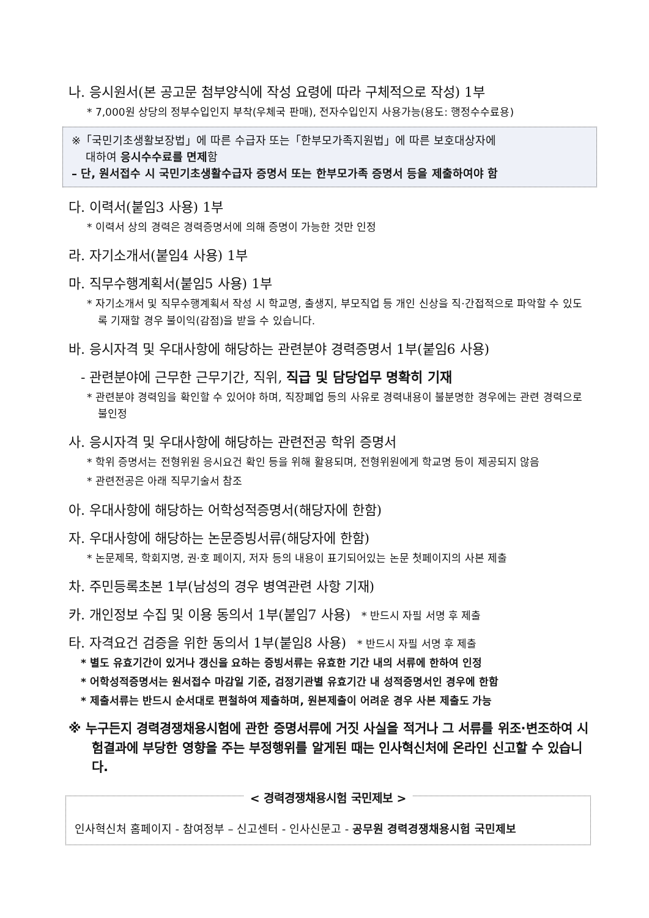나. 응시원서(본 공고문 첨부양식에 작성 요령에 따라 구체적으로 작성) 1부
* 7,000원 상당의 정부수입인지 부착(우체국 판매), 전자수입인지 사용가능(용도: 행정수수료용)
※「국민기초생활보장법」에 따른 수급자 또는「한부모가족지원법」에 따른 보호대상자에
대하여 응시수수료를 면제함
– 단, 원서접수 시 국민기초생활수급자 증명서 또는 한부모가족 증명서 등을 제출하여야 함
다. 이력서(붙임3 사용) 1부
* 이력서 상의 경력은 경력증명서에 의해 증명이 가능한 것만 인정
라. 자기소개서(붙임4 사용) 1부
마. 직무수행계획서(붙임5 사용) 1부
* 자기소개서 및 직무수행계획서 작성 시 학교명, 출생지, 부모직업 등 개인 신상을 직·간접적으로 파악할 수 있도록 기재할 경우 불이익(감점)을 받을 수 있습니다.
바. 응시자격 및 우대사항에 해당하는 관련분야 경력증명서 1부(붙임6 사용)
- 관련분야에 근무한 근무기간, 직위, 직급 및 담당업무 명확히 기재
* 관련분야 경력임을 확인할 수 있어야 하며, 직장폐업 등의 사유로 경력내용이 불분명한 경우에는 관련 경력으로 불인정
사. 응시자격 및 우대사항에 해당하는 관련전공 학위 증명서
* 학위 증명서는 전형위원 응시요건 확인 등을 위해 활용되며, 전형위원에게 학교명 등이 제공되지 않음
* 관련전공은 아래 직무기술서 참조
아. 우대사항에 해당하는 어학성적증명서(해당자에 한함)
자. 우대사항에 해당하는 논문증빙서류(해당자에 한함)
* 논문제목, 학회지명, 권·호 페이지, 저자 등의 내용이 표기되어있는 논문 첫페이지의 사본 제출
차. 주민등록초본 1부(남성의 경우 병역관련 사항 기재)
카. 개인정보 수집 및 이용 동의서 1부(붙임7 사용) * 반드시 자필 서명 후 제출
타. 자격요건 검증을 위한 동의서 1부(붙임8 사용) * 반드시 자필 서명 후 제출
* 별도 유효기간이 있거나 갱신을 요하는 증빙서류는 유효한 기간 내의 서류에 한하여 인정
* 어학성적증명서는 원서접수 마감일 기준, 검정기관별 유효기간 내 성적증명서인 경우에 한함
* 제출서류는 반드시 순서대로 편철하여 제출하며, 원본제출이 어려운 경우 사본 제출도 가능
※ 누구든지 경력경쟁채용시험에 관한 증명서류에 거짓 사실을 적거나 그 서류를 위조·변조하여 시험결과에 부당한 영향을 주는 부정행위를 알게된 때는 인사혁신처에 온라인 신고할 수 있습니다.
< 경력경쟁채용시험 국민제보 >
인사혁신처 홈페이지 - 참여정부 – 신고센터 - 인사신문고 - 공무원 경력경쟁채용시험 국민제보